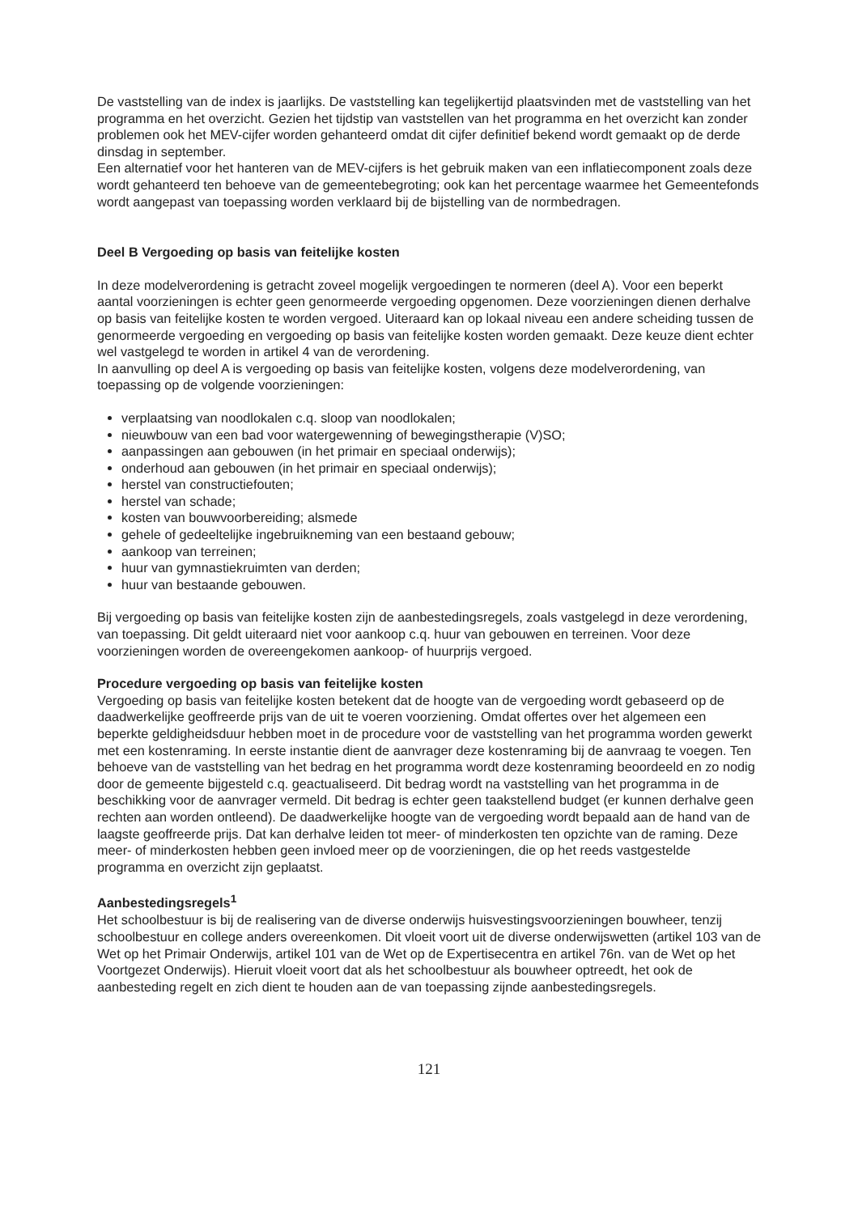De vaststelling van de index is jaarlijks. De vaststelling kan tegelijkertijd plaatsvinden met de vaststelling van het programma en het overzicht. Gezien het tijdstip van vaststellen van het programma en het overzicht kan zonder problemen ook het MEV-cijfer worden gehanteerd omdat dit cijfer definitief bekend wordt gemaakt op de derde dinsdag in september.
Een alternatief voor het hanteren van de MEV-cijfers is het gebruik maken van een inflatiecomponent zoals deze wordt gehanteerd ten behoeve van de gemeentebegroting; ook kan het percentage waarmee het Gemeentefonds wordt aangepast van toepassing worden verklaard bij de bijstelling van de normbedragen.
Deel B Vergoeding op basis van feitelijke kosten
In deze modelverordening is getracht zoveel mogelijk vergoedingen te normeren (deel A). Voor een beperkt aantal voorzieningen is echter geen genormeerde vergoeding opgenomen. Deze voorzieningen dienen derhalve op basis van feitelijke kosten te worden vergoed. Uiteraard kan op lokaal niveau een andere scheiding tussen de genormeerde vergoeding en vergoeding op basis van feitelijke kosten worden gemaakt. Deze keuze dient echter wel vastgelegd te worden in artikel 4 van de verordening.
In aanvulling op deel A is vergoeding op basis van feitelijke kosten, volgens deze modelverordening, van toepassing op de volgende voorzieningen:
verplaatsing van noodlokalen c.q. sloop van noodlokalen;
nieuwbouw van een bad voor watergewenning of bewegingstherapie (V)SO;
aanpassingen aan gebouwen (in het primair en speciaal onderwijs);
onderhoud aan gebouwen (in het primair en speciaal onderwijs);
herstel van constructiefouten;
herstel van schade;
kosten van bouwvoorbereiding; alsmede
gehele of gedeeltelijke ingebruikneming van een bestaand gebouw;
aankoop van terreinen;
huur van gymnastiekruimten van derden;
huur van bestaande gebouwen.
Bij vergoeding op basis van feitelijke kosten zijn de aanbestedingsregels, zoals vastgelegd in deze verordening, van toepassing. Dit geldt uiteraard niet voor aankoop c.q. huur van gebouwen en terreinen. Voor deze voorzieningen worden de overeengekomen aankoop- of huurprijs vergoed.
Procedure vergoeding op basis van feitelijke kosten
Vergoeding op basis van feitelijke kosten betekent dat de hoogte van de vergoeding wordt gebaseerd op de daadwerkelijke geoffreerde prijs van de uit te voeren voorziening. Omdat offertes over het algemeen een beperkte geldigheidsduur hebben moet in de procedure voor de vaststelling van het programma worden gewerkt met een kostenraming. In eerste instantie dient de aanvrager deze kostenraming bij de aanvraag te voegen. Ten behoeve van de vaststelling van het bedrag en het programma wordt deze kostenraming beoordeeld en zo nodig door de gemeente bijgesteld c.q. geactualiseerd. Dit bedrag wordt na vaststelling van het programma in de beschikking voor de aanvrager vermeld. Dit bedrag is echter geen taakstellend budget (er kunnen derhalve geen rechten aan worden ontleend). De daadwerkelijke hoogte van de vergoeding wordt bepaald aan de hand van de laagste geoffreerde prijs. Dat kan derhalve leiden tot meer- of minderkosten ten opzichte van de raming. Deze meer- of minderkosten hebben geen invloed meer op de voorzieningen, die op het reeds vastgestelde programma en overzicht zijn geplaatst.
Aanbestedingsregels<sup>1</sup>
Het schoolbestuur is bij de realisering van de diverse onderwijs huisvestingsvoorzieningen bouwheer, tenzij schoolbestuur en college anders overeenkomen. Dit vloeit voort uit de diverse onderwijswetten (artikel 103 van de Wet op het Primair Onderwijs, artikel 101 van de Wet op de Expertisecentra en artikel 76n. van de Wet op het Voortgezet Onderwijs). Hieruit vloeit voort dat als het schoolbestuur als bouwheer optreedt, het ook de aanbesteding regelt en zich dient te houden aan de van toepassing zijnde aanbestedingsregels.
121